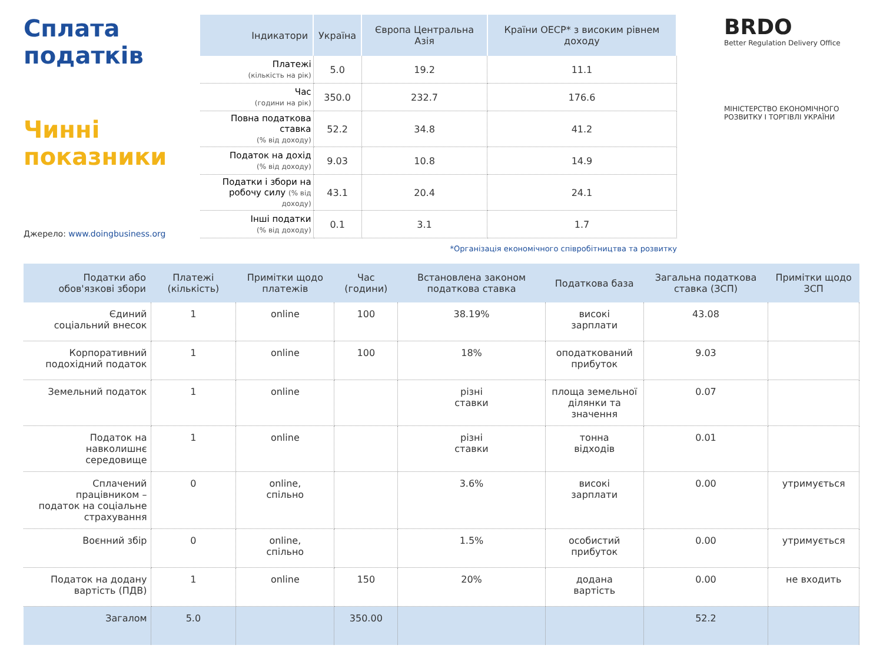Сплата податків
Чинні показники
Джерело: www.doingbusiness.org
| Індикатори | Україна | Європа Центральна Азія | Країни ОЕСР* з високим рівнем доходу |
| --- | --- | --- | --- |
| Платежі (кількість на рік) | 5.0 | 19.2 | 11.1 |
| Час (години на рік) | 350.0 | 232.7 | 176.6 |
| Повна податкова ставка (% від доходу) | 52.2 | 34.8 | 41.2 |
| Податок на дохід (% від доходу) | 9.03 | 10.8 | 14.9 |
| Податки і збори на робочу силу (% від доходу) | 43.1 | 20.4 | 24.1 |
| Інші податки (% від доходу) | 0.1 | 3.1 | 1.7 |
*Організація економічного співробітництва та розвитку
BRDO
Better Regulation Delivery Office
МІНІСТЕРСТВО ЕКОНОМІЧНОГО РОЗВИТКУ І ТОРГІВЛІ УКРАЇНИ
| Податки або обов'язкові збори | Платежі (кількість) | Примітки щодо платежів | Час (години) | Встановлена законом податкова ставка | Податкова база | Загальна податкова ставка (ЗСП) | Примітки щодо ЗСП |
| --- | --- | --- | --- | --- | --- | --- | --- |
| Єдиний соціальний внесок | 1 | online | 100 | 38.19% | високі зарплати | 43.08 | |
| Корпоративний подохідний податок | 1 | online | 100 | 18% | оподаткований прибуток | 9.03 | |
| Земельний податок | 1 | online | | різні ставки | площа земельної ділянки та значення | 0.07 | |
| Податок на навколишнє середовище | 1 | online | | різні ставки | тонна відходів | 0.01 | |
| Сплачений працівником – податок на соціальне страхування | 0 | online, спільно | | 3.6% | високі зарплати | 0.00 | утримується |
| Воєнний збір | 0 | online, спільно | | 1.5% | особистий прибуток | 0.00 | утримується |
| Податок на додану вартість (ПДВ) | 1 | online | 150 | 20% | додана вартість | 0.00 | не входить |
| Загалом | 5.0 | | 350.00 | | | 52.2 | |